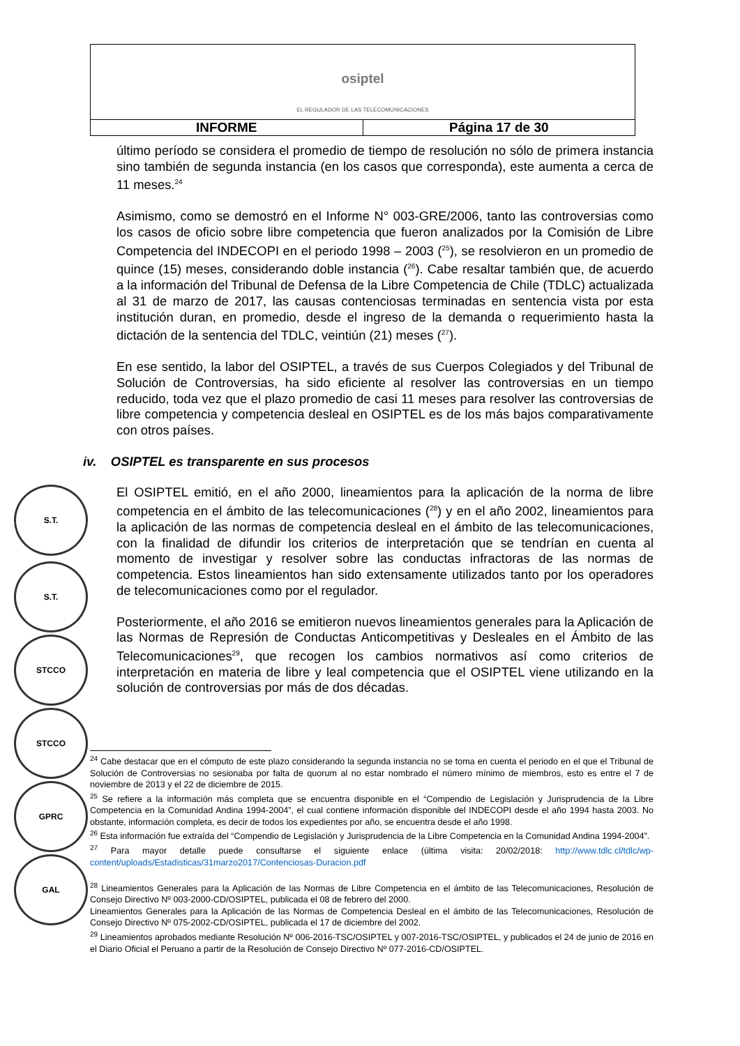| osiptel EL REGULADOR DE LAS TELECOMUNICACIONES | |
| INFORME | Página 17 de 30 |
último período se considera el promedio de tiempo de resolución no sólo de primera instancia sino también de segunda instancia (en los casos que corresponda), este aumenta a cerca de 11 meses.<sup>24</sup>
Asimismo, como se demostró en el Informe N° 003-GRE/2006, tanto las controversias como los casos de oficio sobre libre competencia que fueron analizados por la Comisión de Libre Competencia del INDECOPI en el periodo 1998 – 2003 (<sup>25</sup>), se resolvieron en un promedio de quince (15) meses, considerando doble instancia (<sup>26</sup>). Cabe resaltar también que, de acuerdo a la información del Tribunal de Defensa de la Libre Competencia de Chile (TDLC) actualizada al 31 de marzo de 2017, las causas contenciosas terminadas en sentencia vista por esta institución duran, en promedio, desde el ingreso de la demanda o requerimiento hasta la dictación de la sentencia del TDLC, veintiún (21) meses (<sup>27</sup>).
En ese sentido, la labor del OSIPTEL, a través de sus Cuerpos Colegiados y del Tribunal de Solución de Controversias, ha sido eficiente al resolver las controversias en un tiempo reducido, toda vez que el plazo promedio de casi 11 meses para resolver las controversias de libre competencia y competencia desleal en OSIPTEL es de los más bajos comparativamente con otros países.
iv. OSIPTEL es transparente en sus procesos
El OSIPTEL emitió, en el año 2000, lineamientos para la aplicación de la norma de libre competencia en el ámbito de las telecomunicaciones (<sup>28</sup>) y en el año 2002, lineamientos para la aplicación de las normas de competencia desleal en el ámbito de las telecomunicaciones, con la finalidad de difundir los criterios de interpretación que se tendrían en cuenta al momento de investigar y resolver sobre las conductas infractoras de las normas de competencia. Estos lineamientos han sido extensamente utilizados tanto por los operadores de telecomunicaciones como por el regulador.
Posteriormente, el año 2016 se emitieron nuevos lineamientos generales para la Aplicación de las Normas de Represión de Conductas Anticompetitivas y Desleales en el Ámbito de las Telecomunicaciones<sup>29</sup>, que recogen los cambios normativos así como criterios de interpretación en materia de libre y leal competencia que el OSIPTEL viene utilizando en la solución de controversias por más de dos décadas.
S.T.
S.T.
STCCO
STCCO
GPRC
GAL
<sup>24</sup> Cabe destacar que en el cómputo de este plazo considerando la segunda instancia no se toma en cuenta el periodo en el que el Tribunal de Solución de Controversias no sesionaba por falta de quorum al no estar nombrado el número mínimo de miembros, esto es entre el 7 de noviembre de 2013 y el 22 de diciembre de 2015.
<sup>25</sup> Se refiere a la información más completa que se encuentra disponible en el “Compendio de Legislación y Jurisprudencia de la Libre Competencia en la Comunidad Andina 1994-2004”, el cual contiene información disponible del INDECOPI desde el año 1994 hasta 2003. No obstante, información completa, es decir de todos los expedientes por año, se encuentra desde el año 1998.
<sup>26</sup> Esta información fue extraída del “Compendio de Legislación y Jurisprudencia de la Libre Competencia en la Comunidad Andina 1994-2004”.
<sup>27</sup> Para mayor detalle puede consultarse el siguiente enlace (última visita: 20/02/2018: http://www.tdlc.cl/tdlc/wp-content/uploads/Estadisticas/31marzo2017/Contenciosas-Duracion.pdf
<sup>28</sup> Lineamientos Generales para la Aplicación de las Normas de Libre Competencia en el ámbito de las Telecomunicaciones, Resolución de Consejo Directivo Nº 003-2000-CD/OSIPTEL, publicada el 08 de febrero del 2000.
Lineamientos Generales para la Aplicación de las Normas de Competencia Desleal en el ámbito de las Telecomunicaciones, Resolución de Consejo Directivo Nº 075-2002-CD/OSIPTEL, publicada el 17 de diciembre del 2002.
<sup>29</sup> Lineamientos aprobados mediante Resolución Nº 006-2016-TSC/OSIPTEL y 007-2016-TSC/OSIPTEL, y publicados el 24 de junio de 2016 en el Diario Oficial el Peruano a partir de la Resolución de Consejo Directivo Nº 077-2016-CD/OSIPTEL.